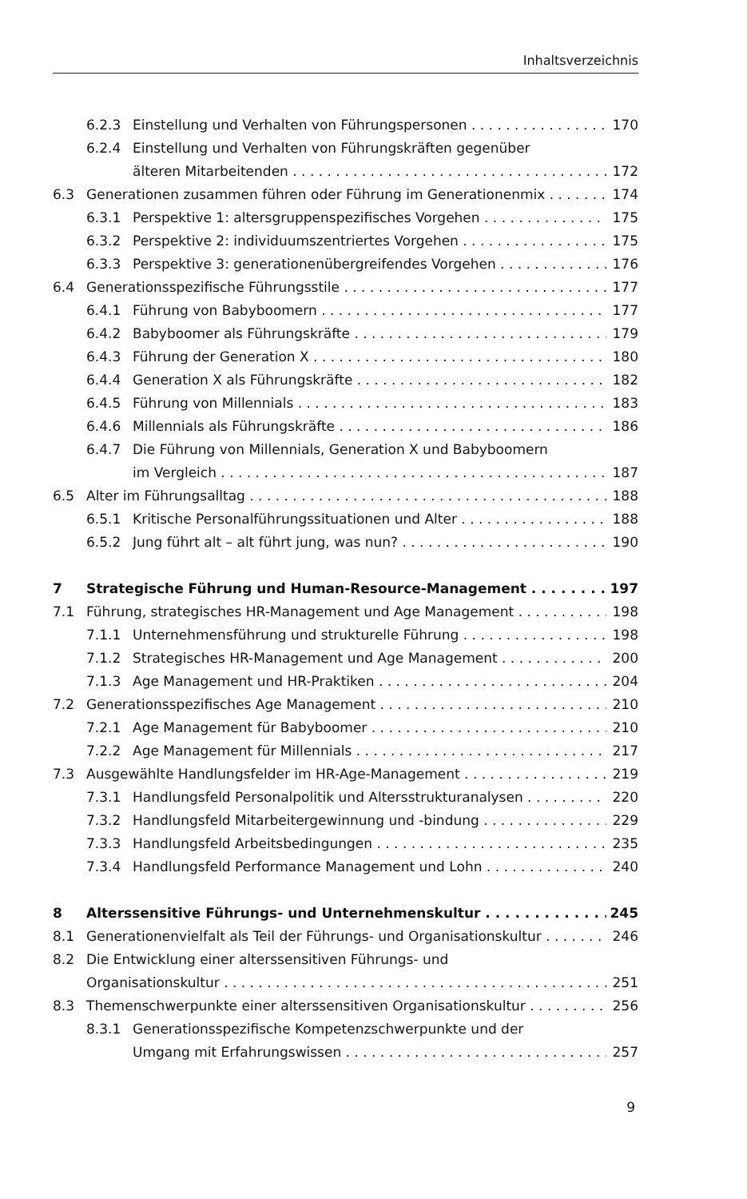Inhaltsverzeichnis
6.2.3 Einstellung und Verhalten von Führungspersonen 170
6.2.4 Einstellung und Verhalten von Führungskräften gegenüber
älteren Mitarbeitenden 172
6.3 Generationen zusammen führen oder Führung im Generationenmix 174
6.3.1 Perspektive 1: altersgruppenspezifisches Vorgehen 175
6.3.2 Perspektive 2: individuumszentriertes Vorgehen 175
6.3.3 Perspektive 3: generationenübergreifendes Vorgehen 176
6.4 Generationsspezifische Führungsstile 177
6.4.1 Führung von Babyboomern 177
6.4.2 Babyboomer als Führungskräfte 179
6.4.3 Führung der Generation X 180
6.4.4 Generation X als Führungskräfte 182
6.4.5 Führung von Millennials 183
6.4.6 Millennials als Führungskräfte 186
6.4.7 Die Führung von Millennials, Generation X und Babyboomern
im Vergleich 187
6.5 Alter im Führungsalltag 188
6.5.1 Kritische Personalführungssituationen und Alter 188
6.5.2 Jung führt alt – alt führt jung, was nun? 190
7 Strategische Führung und Human-Resource-Management 197
7.1 Führung, strategisches HR-Management und Age Management 198
7.1.1 Unternehmensführung und strukturelle Führung 198
7.1.2 Strategisches HR-Management und Age Management 200
7.1.3 Age Management und HR-Praktiken 204
7.2 Generationsspezifisches Age Management 210
7.2.1 Age Management für Babyboomer 210
7.2.2 Age Management für Millennials 217
7.3 Ausgewählte Handlungsfelder im HR-Age-Management 219
7.3.1 Handlungsfeld Personalpolitik und Altersstrukturanalysen 220
7.3.2 Handlungsfeld Mitarbeitergewinnung und -bindung 229
7.3.3 Handlungsfeld Arbeitsbedingungen 235
7.3.4 Handlungsfeld Performance Management und Lohn 240
8 Alterssensitive Führungs- und Unternehmenskultur 245
8.1 Generationenvielfalt als Teil der Führungs- und Organisationskultur 246
8.2 Die Entwicklung einer alterssensitiven Führungs- und
Organisationskultur 251
8.3 Themenschwerpunkte einer alterssensitiven Organisationskultur 256
8.3.1 Generationsspezifische Kompetenzschwerpunkte und der
Umgang mit Erfahrungswissen 257
9